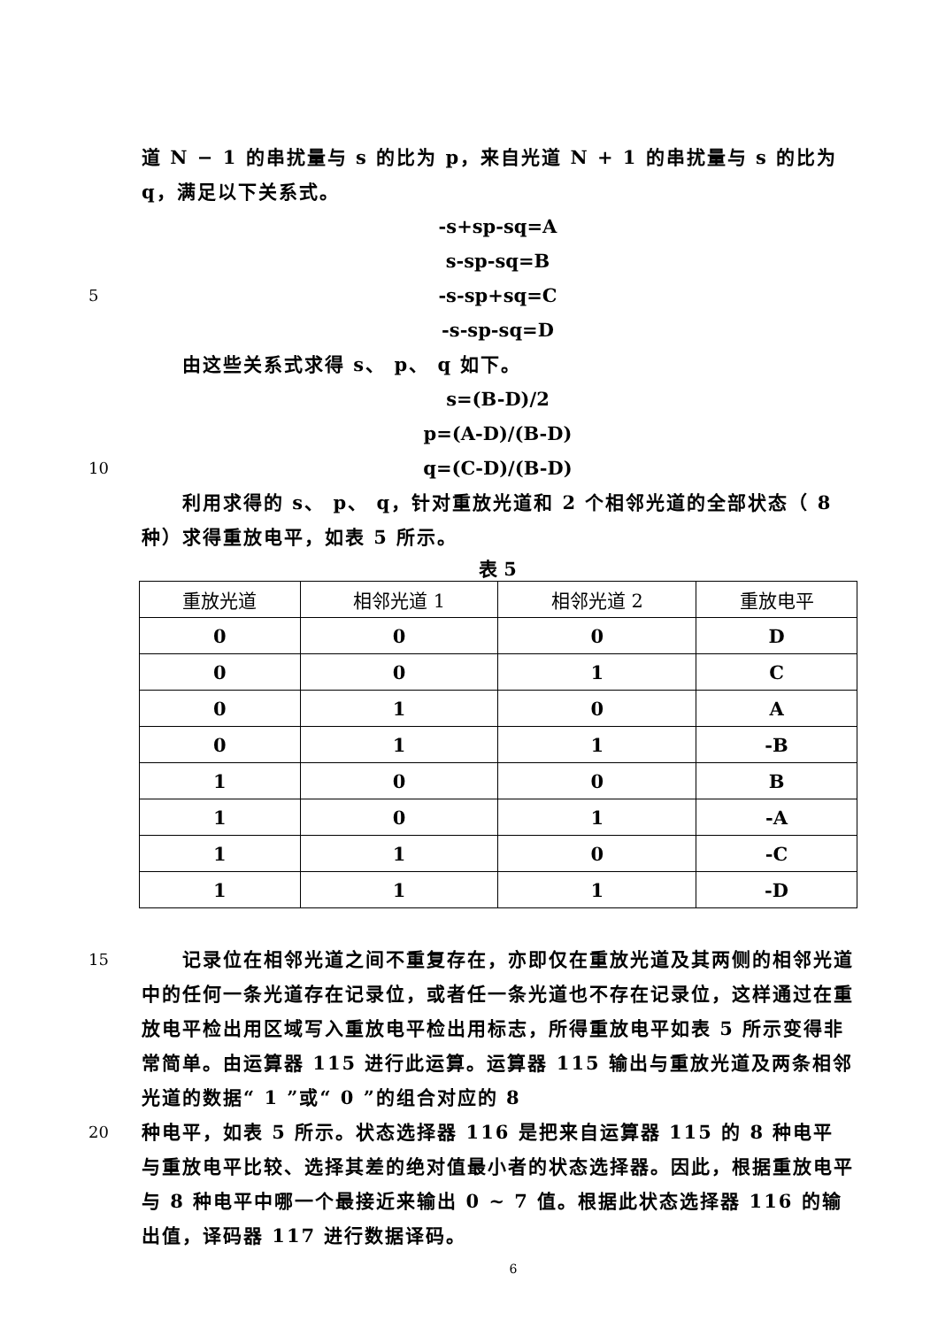道 N − 1 的串扰量与 s 的比为 p，来自光道 N + 1 的串扰量与 s 的比为 q，满足以下关系式。
-s+sp-sq=A
s-sp-sq=B
5 -s-sp+sq=C
-s-sp-sq=D
  由这些关系式求得 s、 p、 q 如下。
s=(B-D)/2
p=(A-D)/(B-D)
10 q=(C-D)/(B-D)
  利用求得的 s、 p、 q，针对重放光道和 2 个相邻光道的全部状态（ 8 种）求得重放电平，如表 5 所示。
表 5
| 重放光道 | 相邻光道 1 | 相邻光道 2 | 重放电平 |
| --- | --- | --- | --- |
| 0 | 0 | 0 | D |
| 0 | 0 | 1 | C |
| 0 | 1 | 0 | A |
| 0 | 1 | 1 | -B |
| 1 | 0 | 0 | B |
| 1 | 0 | 1 | -A |
| 1 | 1 | 0 | -C |
| 1 | 1 | 1 | -D |
15  记录位在相邻光道之间不重复存在，亦即仅在重放光道及其两侧的相邻光道中的任何一条光道存在记录位，或者任一条光道也不存在记录位，这样通过在重放电平检出用区域写入重放电平检出用标志，所得重放电平如表 5 所示变得非常简单。由运算器 115 进行此运算。运算器 115 输出与重放光道及两条相邻光道的数据“ 1 ”或“ 0 ”的组合对应的 8
20 种电平，如表 5 所示。状态选择器 116 是把来自运算器 115 的 8 种电平与重放电平比较、选择其差的绝对值最小者的状态选择器。因此，根据重放电平与 8 种电平中哪一个最接近来输出 0 ~ 7 值。根据此状态选择器 116 的输出值，译码器 117 进行数据译码。
6